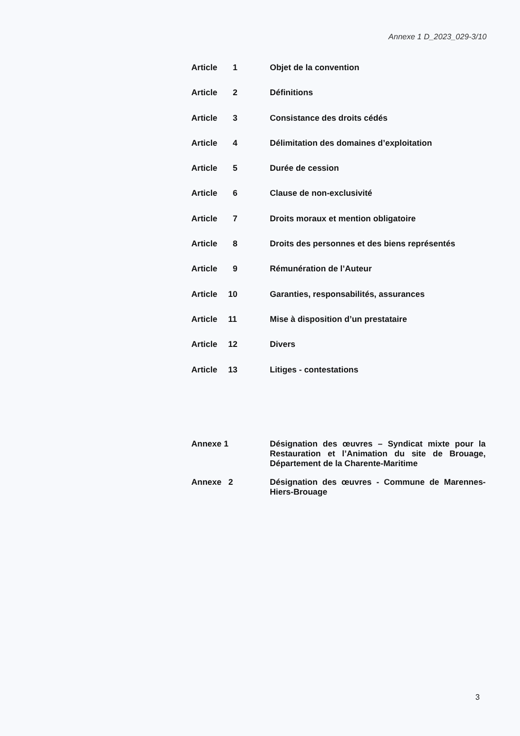Annexe 1 D_2023_029-3/10
Article 1 Objet de la convention
Article 2 Définitions
Article 3 Consistance des droits cédés
Article 4 Délimitation des domaines d’exploitation
Article 5 Durée de cession
Article 6 Clause de non-exclusivité
Article 7 Droits moraux et mention obligatoire
Article 8 Droits des personnes et des biens représentés
Article 9 Rémunération de l’Auteur
Article 10 Garanties, responsabilités, assurances
Article 11 Mise à disposition d’un prestataire
Article 12 Divers
Article 13 Litiges - contestations
Annexe 1 Désignation des œuvres – Syndicat mixte pour la Restauration et l’Animation du site de Brouage, Département de la Charente-Maritime
Annexe 2 Désignation des œuvres - Commune de Marennes-Hiers-Brouage
3